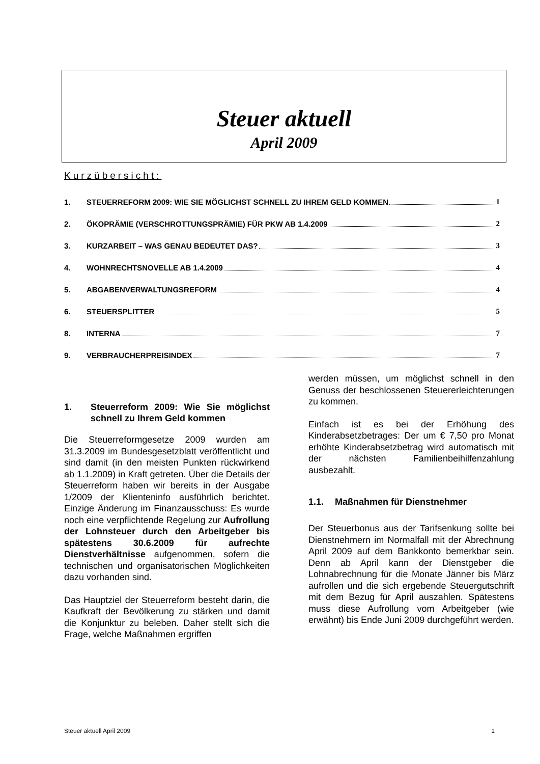Steuer aktuell
April 2009
Kurzübersicht:
1. STEUERREFORM 2009: WIE SIE MÖGLICHST SCHNELL ZU IHREM GELD KOMMEN 1
2. ÖKOPRÄMIE (VERSCHROTTUNGSPRÄMIE) FÜR PKW AB 1.4.2009 2
3. KURZARBEIT – WAS GENAU BEDEUTET DAS? 3
4. WOHNRECHTSNOVELLE AB 1.4.2009 4
5. ABGABENVERWALTUNGSREFORM 4
6. STEUERSPLITTER 5
8. INTERNA 7
9. VERBRAUCHERPREISINDEX 7
1. Steuerreform 2009: Wie Sie möglichst schnell zu Ihrem Geld kommen
Die Steuerreformgesetze 2009 wurden am 31.3.2009 im Bundesgesetzblatt veröffentlicht und sind damit (in den meisten Punkten rückwirkend ab 1.1.2009) in Kraft getreten. Über die Details der Steuerreform haben wir bereits in der Ausgabe 1/2009 der Klienteninfo ausführlich berichtet. Einzige Änderung im Finanzausschuss: Es wurde noch eine verpflichtende Regelung zur Aufrollung der Lohnsteuer durch den Arbeitgeber bis spätestens 30.6.2009 für aufrechte Dienstverhältnisse aufgenommen, sofern die technischen und organisatorischen Möglichkeiten dazu vorhanden sind.
Das Hauptziel der Steuerreform besteht darin, die Kaufkraft der Bevölkerung zu stärken und damit die Konjunktur zu beleben. Daher stellt sich die Frage, welche Maßnahmen ergriffen
werden müssen, um möglichst schnell in den Genuss der beschlossenen Steuererleichterungen zu kommen.
Einfach ist es bei der Erhöhung des Kinderabsetzbetrages: Der um € 7,50 pro Monat erhöhte Kinderabsetzbetrag wird automatisch mit der nächsten Familienbeihilfenzahlung ausbezahlt.
1.1. Maßnahmen für Dienstnehmer
Der Steuerbonus aus der Tarifsenkung sollte bei Dienstnehmern im Normalfall mit der Abrechnung April 2009 auf dem Bankkonto bemerkbar sein. Denn ab April kann der Dienstgeber die Lohnabrechnung für die Monate Jänner bis März aufrollen und die sich ergebende Steuergutschrift mit dem Bezug für April auszahlen. Spätestens muss diese Aufrollung vom Arbeitgeber (wie erwähnt) bis Ende Juni 2009 durchgeführt werden.
Steuer aktuell April 2009 1